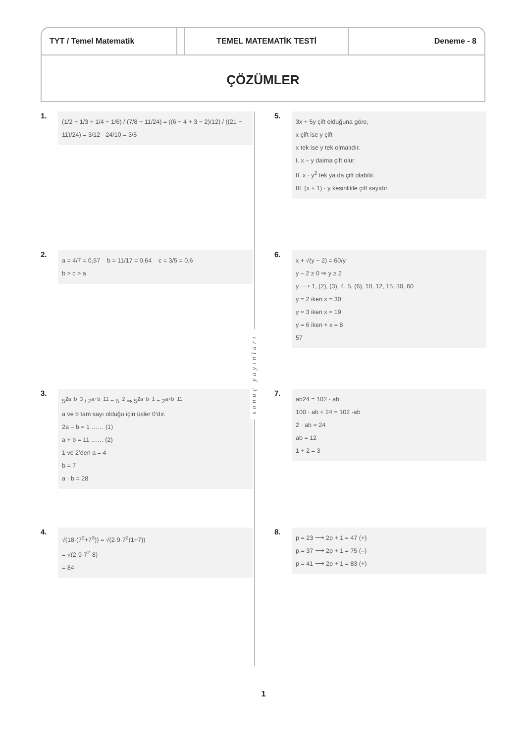TYT / Temel Matematik TEMEL MATEMATİK TESTİ Deneme - 8
ÇÖZÜMLER
1.
(1/2 − 1/3 + 1/4 − 1/6) / (7/8 − 11/24) = ((6 − 4 + 3 − 2)/12) / ((21 − 11)/24) = 3/12 · 24/10 = 3/5
2.
a = 4/7 = 0,57 b = 11/17 = 0,64 c = 3/5 = 0,6
b > c > a
3.
5<sup>2a−b−3</sup> / 2<sup>a+b−11</sup> = 5<sup>−2</sup> ⇒ 5<sup>2a−b−1</sup> = 2<sup>a+b−11</sup>
a ve b tam sayı olduğu için üsler 0’dır.
2a – b = 1 …… (1)
a + b = 11 …… (2)
1 ve 2’den a = 4
b = 7
a · b = 28
4.
√(18·(7<sup>2</sup>+7<sup>3</sup>)) = √(2·9·7<sup>2</sup>(1+7))
= √(2·9·7<sup>2</sup>·8)
= 84
sonuç yayınları
5.
3x + 5y çift olduğuna göre,
x çift ise y çift
x tek ise y tek olmalıdır.
I. x – y daima çift olur.
II. x · y<sup>2</sup> tek ya da çift olabilir.
III. (x + 1) · y kesinlikle çift sayıdır.
6.
x + √(y − 2) = 60/y
y – 2 ≥ 0 ⇒ y ≥ 2
y ⟶ 1, (2), (3), 4, 5, (6), 10, 12, 15, 30, 60
y = 2 iken x = 30
y = 3 iken x = 19
y = 6 iken + x = 8
57
7.
ab24 = 102 · ab
100 · ab + 24 = 102 ·ab
2 · ab = 24
ab = 12
1 + 2 = 3
8.
p = 23 ⟶ 2p + 1 = 47 (+)
p = 37 ⟶ 2p + 1 = 75 (–)
p = 41 ⟶ 2p + 1 = 83 (+)
1